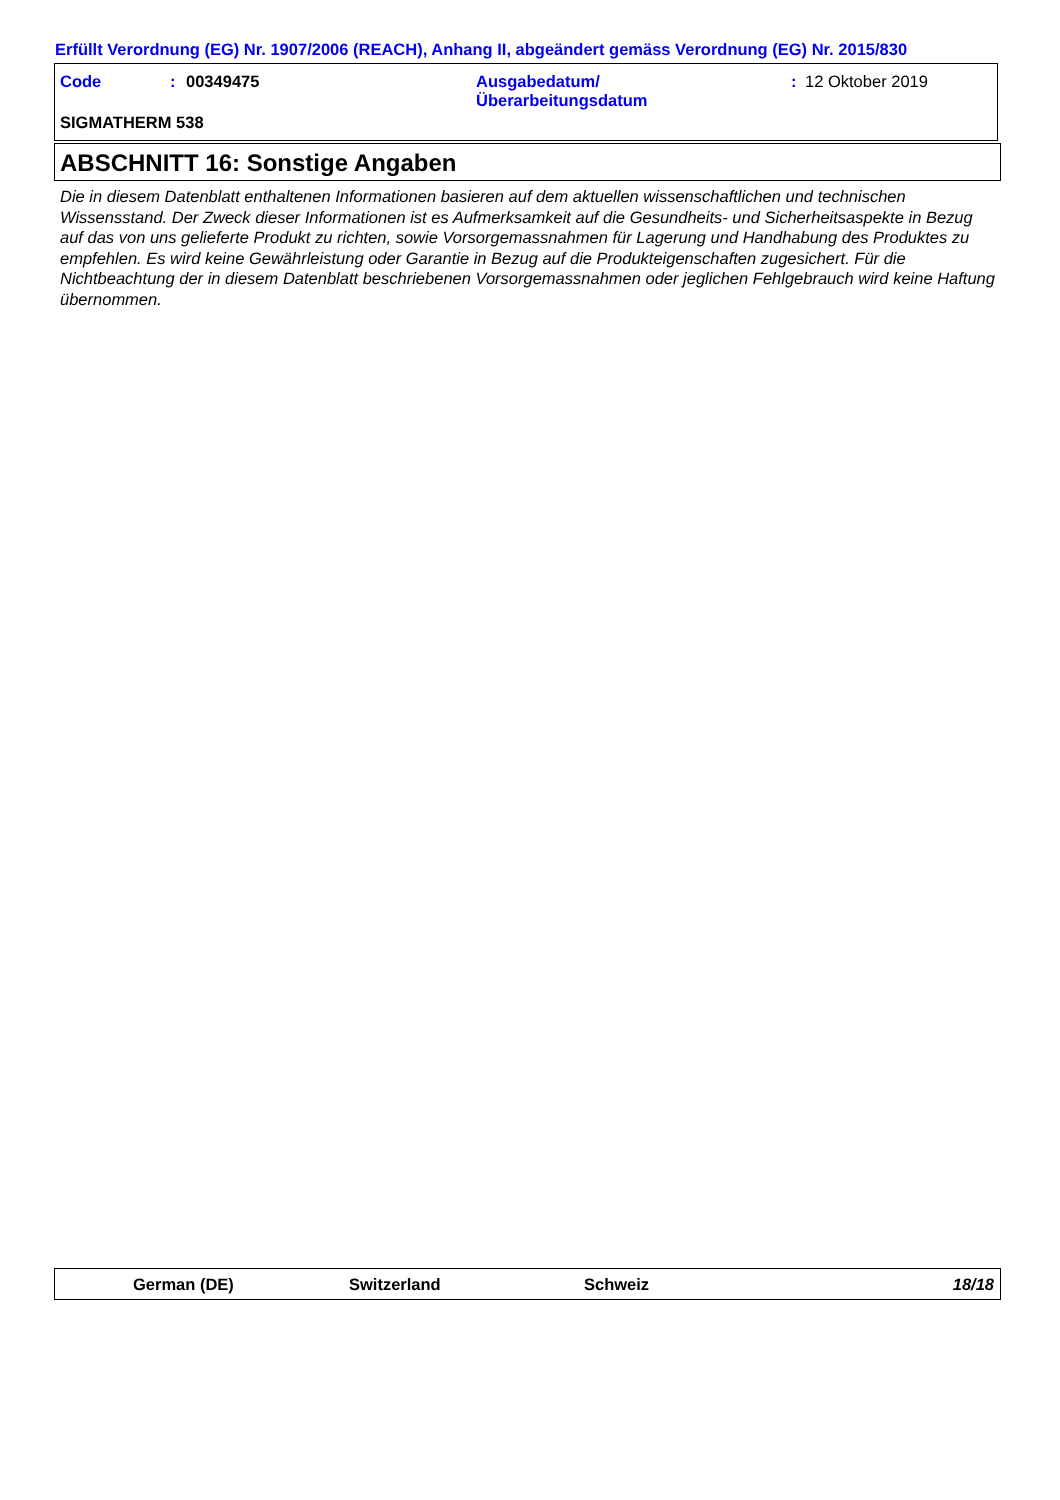Erfüllt Verordnung (EG) Nr. 1907/2006 (REACH), Anhang II, abgeändert gemäss Verordnung (EG) Nr. 2015/830
Code: 00349475 Ausgabedatum/
Überarbeitungsdatum: 12 Oktober 2019
SIGMATHERM 538
ABSCHNITT 16: Sonstige Angaben
Die in diesem Datenblatt enthaltenen Informationen basieren auf dem aktuellen wissenschaftlichen und technischen Wissensstand. Der Zweck dieser Informationen ist es Aufmerksamkeit auf die Gesundheits- und Sicherheitsaspekte in Bezug auf das von uns gelieferte Produkt zu richten, sowie Vorsorgemassnahmen für Lagerung und Handhabung des Produktes zu empfehlen. Es wird keine Gewährleistung oder Garantie in Bezug auf die Produkteigenschaften zugesichert. Für die Nichtbeachtung der in diesem Datenblatt beschriebenen Vorsorgemassnahmen oder jeglichen Fehlgebrauch wird keine Haftung übernommen.
German (DE) Switzerland Schweiz 18/18